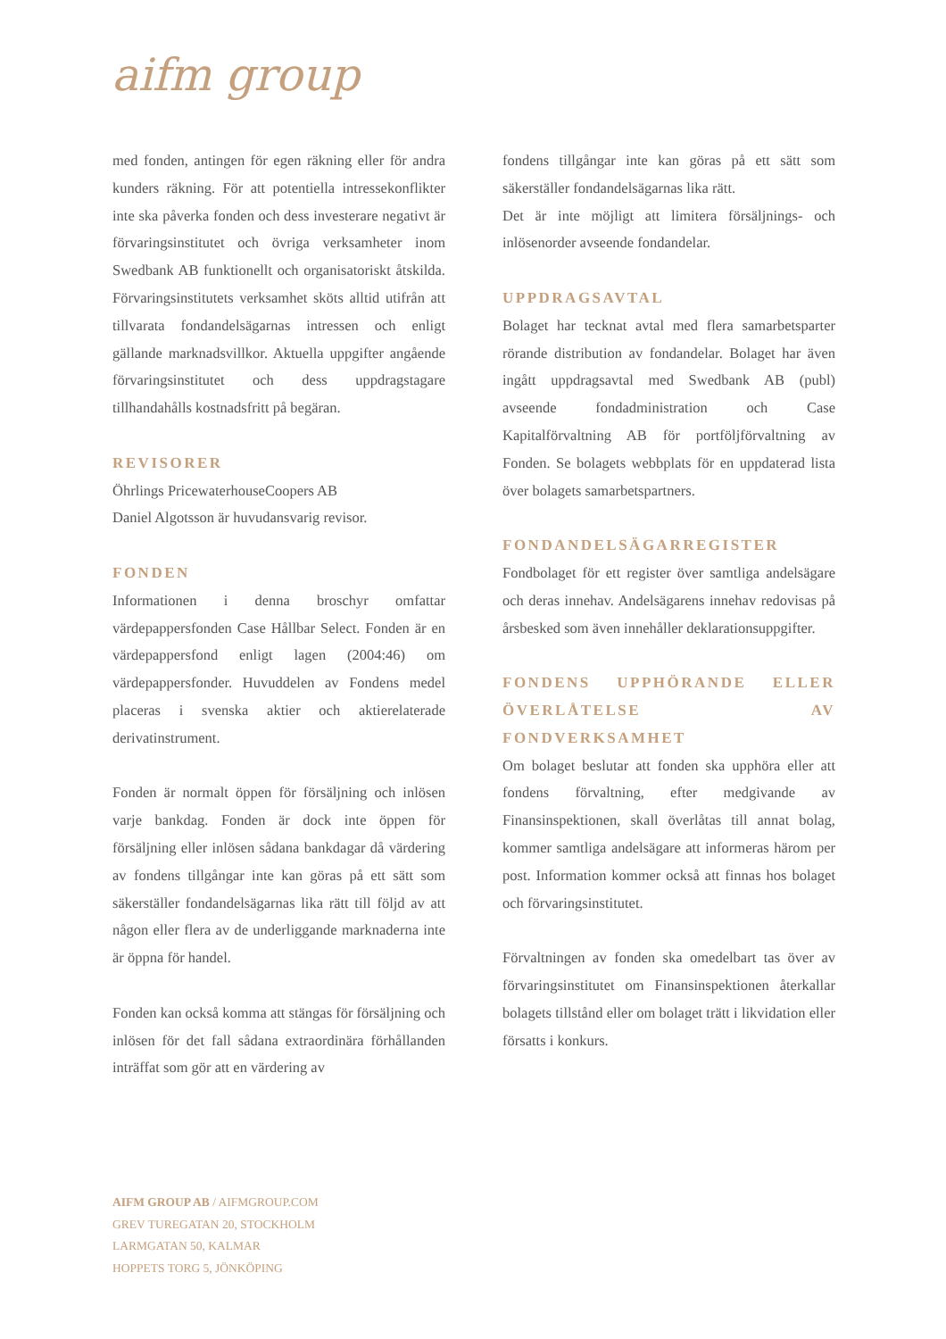aifm group
med fonden, antingen för egen räkning eller för andra kunders räkning. För att potentiella intressekonflikter inte ska påverka fonden och dess investerare negativt är förvaringsinstitutet och övriga verksamheter inom Swedbank AB funktionellt och organisatoriskt åtskilda. Förvaringsinstitutets verksamhet sköts alltid utifrån att tillvarata fondandelsägarnas intressen och enligt gällande marknadsvillkor. Aktuella uppgifter angående förvaringsinstitutet och dess uppdragstagare tillhandahålls kostnadsfritt på begäran.
REVISORER
Öhrlings PricewaterhouseCoopers AB
Daniel Algotsson är huvudansvarig revisor.
FONDEN
Informationen i denna broschyr omfattar värdepappersfonden Case Hållbar Select. Fonden är en värdepappersfond enligt lagen (2004:46) om värdepappersfonder. Huvuddelen av Fondens medel placeras i svenska aktier och aktierelaterade derivatinstrument.
Fonden är normalt öppen för försäljning och inlösen varje bankdag. Fonden är dock inte öppen för försäljning eller inlösen sådana bankdagar då värdering av fondens tillgångar inte kan göras på ett sätt som säkerställer fondandelsägarnas lika rätt till följd av att någon eller flera av de underliggande marknaderna inte är öppna för handel.
Fonden kan också komma att stängas för försäljning och inlösen för det fall sådana extraordinära förhållanden inträffat som gör att en värdering av
fondens tillgångar inte kan göras på ett sätt som säkerställer fondandelsägarnas lika rätt.
Det är inte möjligt att limitera försäljnings- och inlösenorder avseende fondandelar.
UPPDRAGSAVTAL
Bolaget har tecknat avtal med flera samarbetsparter rörande distribution av fondandelar. Bolaget har även ingått uppdragsavtal med Swedbank AB (publ) avseende fondadministration och Case Kapitalförvaltning AB för portföljförvaltning av Fonden. Se bolagets webbplats för en uppdaterad lista över bolagets samarbetspartners.
FONDANDELSÄGARREGISTER
Fondbolaget för ett register över samtliga andelsägare och deras innehav. Andelsägarens innehav redovisas på årsbesked som även innehåller deklarationsuppgifter.
FONDENS UPPHÖRANDE ELLER ÖVERLÅTELSE AV FONDVERKSAMHET
Om bolaget beslutar att fonden ska upphöra eller att fondens förvaltning, efter medgivande av Finansinspektionen, skall överlåtas till annat bolag, kommer samtliga andelsägare att informeras härom per post. Information kommer också att finnas hos bolaget och förvaringsinstitutet.
Förvaltningen av fonden ska omedelbart tas över av förvaringsinstitutet om Finansinspektionen återkallar bolagets tillstånd eller om bolaget trätt i likvidation eller försatts i konkurs.
AIFM GROUP AB / AIFMGROUP.COM
GREV TUREGATAN 20, STOCKHOLM
LARMGATAN 50, KALMAR
HOPPETS TORG 5, JÖNKÖPING